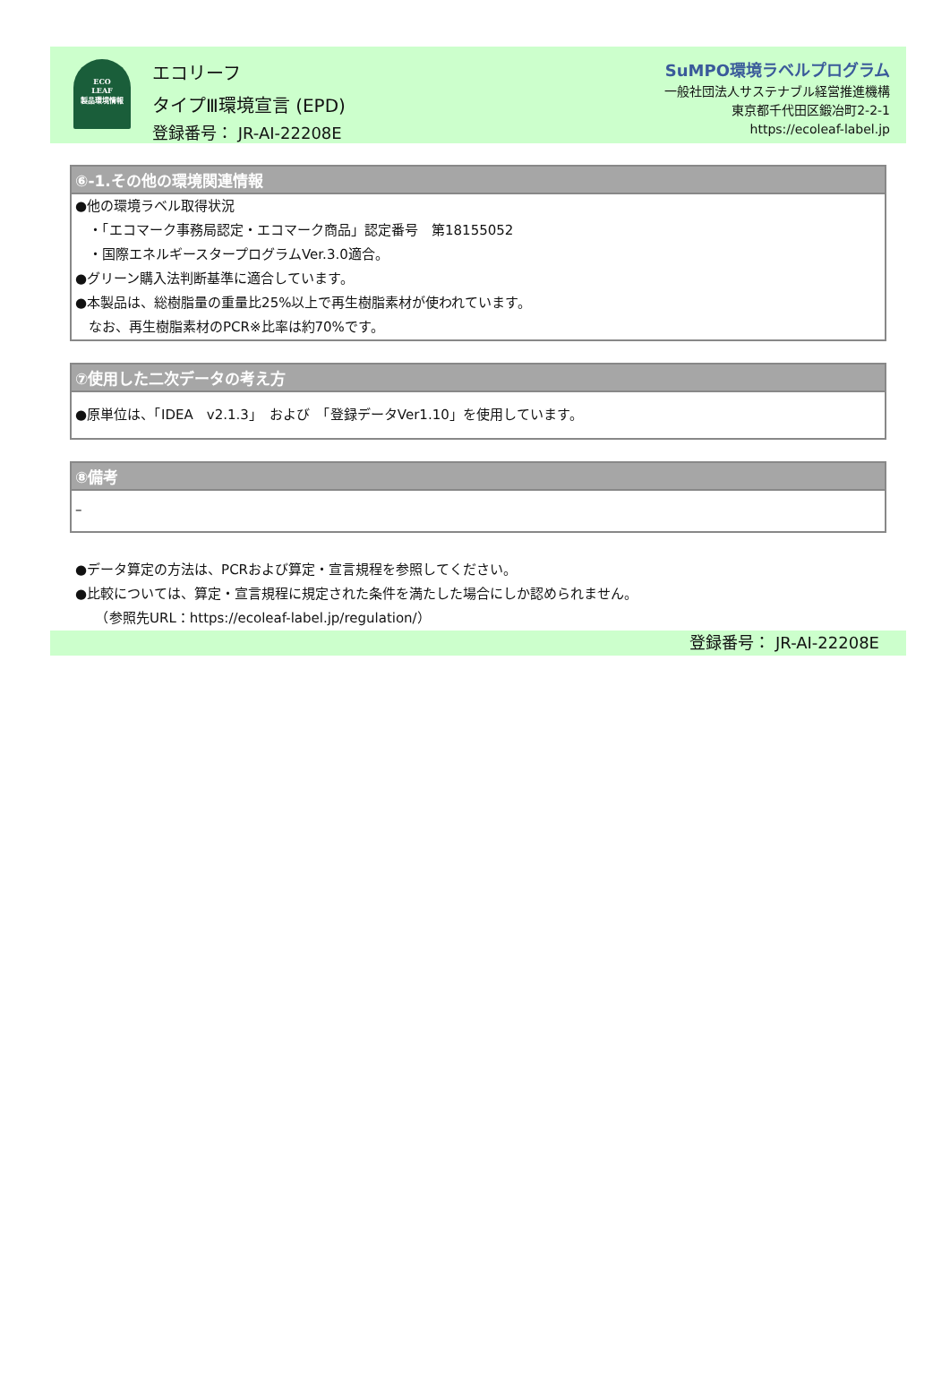ECO
LEAF
製品環境情報
エコリーフ
タイプⅢ環境宣言 (EPD)
登録番号： JR-AI-22208E
SuMPO環境ラベルプログラム
一般社団法人サステナブル経営推進機構
東京都千代田区鍛冶町2-2-1
https://ecoleaf-label.jp
⑥-1.その他の環境関連情報
●他の環境ラベル取得状況
　・「エコマーク事務局認定・エコマーク商品」認定番号　第18155052
　・国際エネルギースタープログラムVer.3.0適合。
●グリーン購入法判断基準に適合しています。
●本製品は、総樹脂量の重量比25%以上で再生樹脂素材が使われています。
　なお、再生樹脂素材のPCR※比率は約70%です。
⑦使用した二次データの考え方
●原単位は、「IDEA　v2.1.3」　および　「登録データVer1.10」を使用しています。
⑧備考
–
●データ算定の方法は、PCRおよび算定・宣言規程を参照してください。
●比較については、算定・宣言規程に規定された条件を満たした場合にしか認められません。
　　（参照先URL：https://ecoleaf-label.jp/regulation/）
登録番号： JR-AI-22208E